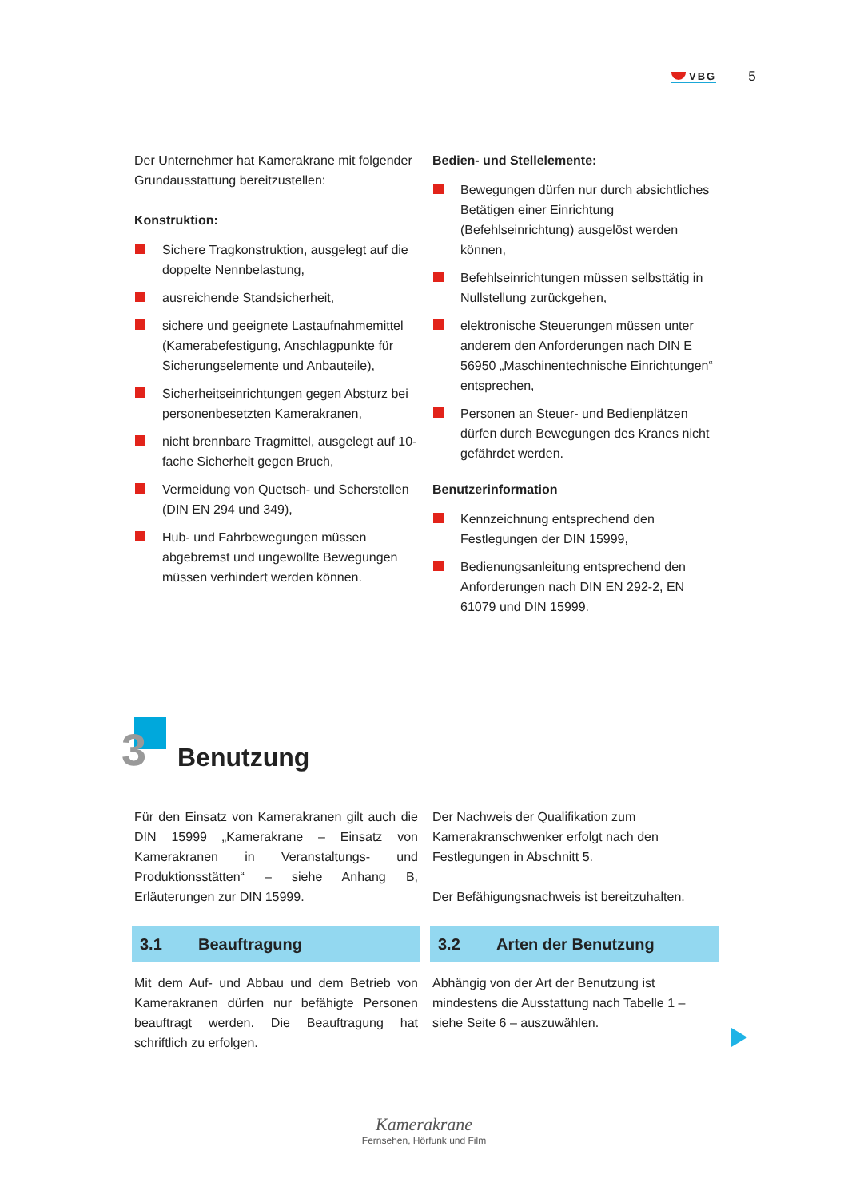VBG
5
Der Unternehmer hat Kamerakrane mit folgender Grundausstattung bereitzustellen:
Konstruktion:
Sichere Tragkonstruktion, ausgelegt auf die doppelte Nennbelastung,
ausreichende Standsicherheit,
sichere und geeignete Lastaufnahmemittel (Kamerabefestigung, Anschlagpunkte für Sicherungselemente und Anbauteile),
Sicherheitseinrichtungen gegen Absturz bei personenbesetzten Kamerakranen,
nicht brennbare Tragmittel, ausgelegt auf 10-fache Sicherheit gegen Bruch,
Vermeidung von Quetsch- und Scherstellen (DIN EN 294 und 349),
Hub- und Fahrbewegungen müssen abgebremst und ungewollte Bewegungen müssen verhindert werden können.
Bedien- und Stellelemente:
Bewegungen dürfen nur durch absichtliches Betätigen einer Einrichtung (Befehlseinrichtung) ausgelöst werden können,
Befehlseinrichtungen müssen selbsttätig in Nullstellung zurückgehen,
elektronische Steuerungen müssen unter anderem den Anforderungen nach DIN E 56950 „Maschinentechnische Einrichtungen“ entsprechen,
Personen an Steuer- und Bedienplätzen dürfen durch Bewegungen des Kranes nicht gefährdet werden.
Benutzerinformation
Kennzeichnung entsprechend den Festlegungen der DIN 15999,
Bedienungsanleitung entsprechend den Anforderungen nach DIN EN 292-2, EN 61079 und DIN 15999.
3 Benutzung
Für den Einsatz von Kamerakranen gilt auch die DIN 15999 „Kamerakrane – Einsatz von Kamerakranen in Veranstaltungs- und Produktionsstätten“ – siehe Anhang B, Erläuterungen zur DIN 15999.
3.1 Beauftragung
Mit dem Auf- und Abbau und dem Betrieb von Kamerakranen dürfen nur befähigte Personen beauftragt werden. Die Beauftragung hat schriftlich zu erfolgen.
Der Nachweis der Qualifikation zum Kamerakranschwenker erfolgt nach den Festlegungen in Abschnitt 5.
Der Befähigungsnachweis ist bereitzuhalten.
3.2 Arten der Benutzung
Abhängig von der Art der Benutzung ist mindestens die Ausstattung nach Tabelle 1 – siehe Seite 6 – auszuwählen.
Kamerakrane
Fernsehen, Hörfunk und Film